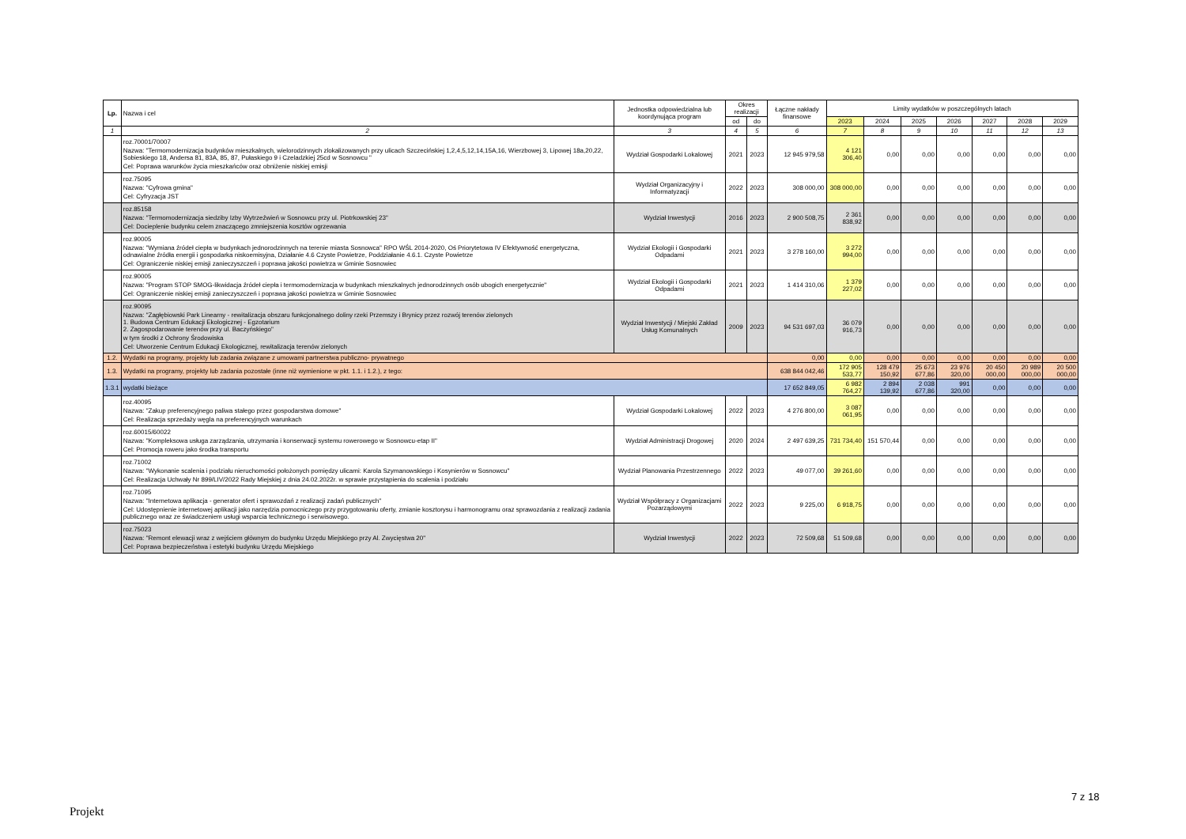| Lp. | Nazwa i cel | Jednostka odpowiedzialna lub koordynująca program | Okres realizacji | | Łączne nakłady finansowe | Limity wydatków w poszczególnych latach | | | | | | |
| --- | --- | --- | --- | --- | --- | --- | --- | --- | --- | --- | --- | --- |
| | | | od | do | | 2023 | 2024 | 2025 | 2026 | 2027 | 2028 | 2029 |
| 1 | 2 | 3 | 4 | 5 | 6 | 7 | 8 | 9 | 10 | 11 | 12 | 13 |
| | roz.70001/70007 Nazwa: "Termomodernizacja budynków mieszkalnych, wielorodzinnych zlokalizowanych przy ulicach Szczecińskiej 1,2,4,5,12,14,15A,16, Wierzbowej 3, Lipowej 18a,20,22, Sobieskiego 18, Andersa 81, 83A, 85, 87, Pułaskiego 9 i Czeladzkiej 25cd w Sosnowcu " Cel: Poprawa warunków życia mieszkańców oraz obniżenie niskiej emisji | Wydział Gospodarki Lokalowej | 2021 | 2023 | 12 945 979,58 | 4 121 306,40 | 0,00 | 0,00 | 0,00 | 0,00 | 0,00 | 0,00 |
| | roz.75095 Nazwa: "Cyfrowa gmina" Cel: Cyfryzacja JST | Wydział Organizacyjny i Informatyzacji | 2022 | 2023 | 308 000,00 | 308 000,00 | 0,00 | 0,00 | 0,00 | 0,00 | 0,00 | 0,00 |
| | roz.85158 Nazwa: "Termomodernizacja siedziby Izby Wytrzeźwień w Sosnowcu przy ul. Piotrkowskiej 23" Cel: Docieplenie budynku celem znaczącego zmniejszenia kosztów ogrzewania | Wydział Inwestycji | 2016 | 2023 | 2 900 508,75 | 2 361 838,92 | 0,00 | 0,00 | 0,00 | 0,00 | 0,00 | 0,00 |
| | roz.90005 Nazwa: "Wymiana źródeł ciepła w budynkach jednorodzinnych na terenie miasta Sosnowca" RPO WŚL 2014-2020, Oś Priorytetowa IV Efektywność energetyczna, odnawialne źródła energii i gospodarka niskoemisyjna, Działanie 4.6 Czyste Powietrze, Poddziałanie 4.6.1. Czyste Powietrze Cel: Ograniczenie niskiej emisji zanieczyszczeń i poprawa jakości powietrza w Gminie Sosnowiec | Wydział Ekologii i Gospodarki Odpadami | 2021 | 2023 | 3 278 160,00 | 3 272 994,00 | 0,00 | 0,00 | 0,00 | 0,00 | 0,00 | 0,00 |
| | roz.90005 Nazwa: "Program STOP SMOG-likwidacja źródeł ciepła i termomodernizacja w budynkach mieszkalnych jednorodzinnych osób ubogich energetycznie" Cel: Ograniczenie niskiej emisji zanieczyszczeń i poprawa jakości powietrza w Gminie Sosnowiec | Wydział Ekologii i Gospodarki Odpadami | 2021 | 2023 | 1 414 310,06 | 1 379 227,02 | 0,00 | 0,00 | 0,00 | 0,00 | 0,00 | 0,00 |
| | roz.90095 Nazwa: "Zagłębiowski Park Linearny - rewitalizacja obszaru funkcjonalnego doliny rzeki Przemszy i Brynicy przez rozwój terenów zielonych 1. Budowa Centrum Edukacji Ekologicznej - Egzotarium 2. Zagospodarowanie terenów przy ul. Baczyńskiego" w tym środki z Ochrony Środowiska Cel: Utworzenie Centrum Edukacji Ekologicznej, rewitalizacja terenów zielonych | Wydział Inwestycji / Miejski Zakład Usług Komunalnych | 2009 | 2023 | 94 531 697,03 | 36 079 916,73 | 0,00 | 0,00 | 0,00 | 0,00 | 0,00 | 0,00 |
| 1.2. | Wydatki na programy, projekty lub zadania związane z umowami partnerstwa publiczno- prywatnego | | | | 0,00 | 0,00 | 0,00 | 0,00 | 0,00 | 0,00 | 0,00 | 0,00 |
| 1.3. | Wydatki na programy, projekty lub zadania pozostałe (inne niż wymienione w pkt. 1.1. i 1.2.), z tego: | | | | 638 844 042,46 | 172 905 533,77 | 128 479 150,92 | 25 673 677,86 | 23 976 320,00 | 20 450 000,00 | 20 989 000,00 | 20 500 000,00 |
| 1.3.1 | wydatki bieżące | | | | 17 652 849,05 | 6 982 764,27 | 2 894 139,92 | 2 038 677,86 | 991 320,00 | 0,00 | 0,00 | 0,00 |
| | roz.40095 Nazwa: "Zakup preferencyjnego paliwa stałego przez gospodarstwa domowe" Cel: Realizacja sprzedaży węgla na preferencyjnych warunkach | Wydział Gospodarki Lokalowej | 2022 | 2023 | 4 276 800,00 | 3 087 061,95 | 0,00 | 0,00 | 0,00 | 0,00 | 0,00 | 0,00 |
| | roz.60015/60022 Nazwa: "Kompleksowa usługa zarządzania, utrzymania i konserwacji systemu rowerowego w Sosnowcu-etap II" Cel: Promocja roweru jako środka transportu | Wydział Administracji Drogowej | 2020 | 2024 | 2 497 639,25 | 731 734,40 | 151 570,44 | 0,00 | 0,00 | 0,00 | 0,00 | 0,00 |
| | roz.71002 Nazwa: "Wykonanie scalenia i podziału nieruchomości położonych pomiędzy ulicami: Karola Szymanowskiego i Kosynierów w Sosnowcu" Cel: Realizacja Uchwały Nr 899/LIV/2022 Rady Miejskiej z dnia 24.02.2022r. w sprawie przystąpienia do scalenia i podziału | Wydział Planowania Przestrzennego | 2022 | 2023 | 49 077,00 | 39 261,60 | 0,00 | 0,00 | 0,00 | 0,00 | 0,00 | 0,00 |
| | roz.71095 Nazwa: "Internetowa aplikacja - generator ofert i sprawozdań z realizacji zadań publicznych" Cel: Udostępnienie internetowej aplikacji jako narzędzia pomocniczego przy przygotowaniu oferty, zmianie kosztorysu i harmonogramu oraz sprawozdania z realizacji zadania publicznego wraz ze świadczeniem usługi wsparcia technicznego i serwisowego. | Wydział Współpracy z Organizacjami Pozarządowymi | 2022 | 2023 | 9 225,00 | 6 918,75 | 0,00 | 0,00 | 0,00 | 0,00 | 0,00 | 0,00 |
| | roz.75023 Nazwa: "Remont elewacji wraz z wejściem głównym do budynku Urzędu Miejskiego przy Al. Zwycięstwa 20" Cel: Poprawa bezpieczeństwa i estetyki budynku Urzędu Miejskiego | Wydział Inwestycji | 2022 | 2023 | 72 509,68 | 51 509,68 | 0,00 | 0,00 | 0,00 | 0,00 | 0,00 | 0,00 |
7 z 18
Projekt